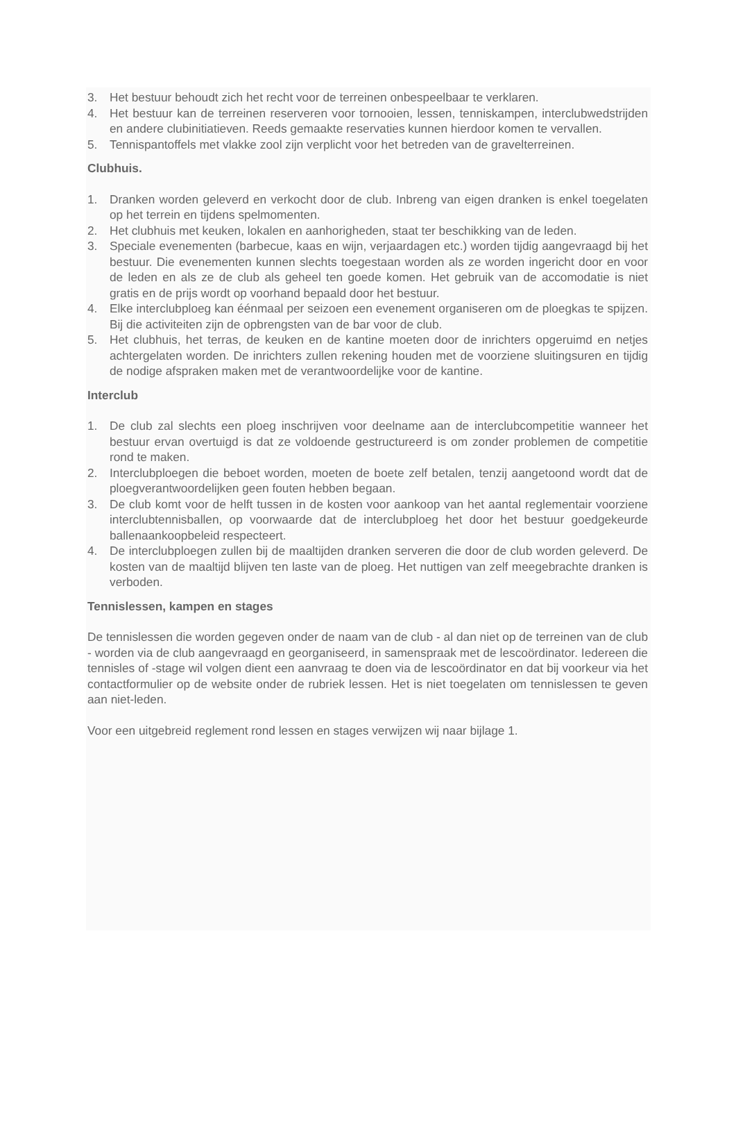3. Het bestuur behoudt zich het recht voor de terreinen onbespeelbaar te verklaren.
4. Het bestuur kan de terreinen reserveren voor tornooien, lessen, tenniskampen, interclubwedstrijden en andere clubinitiatieven. Reeds gemaakte reservaties kunnen hierdoor komen te vervallen.
5. Tennispantoffels met vlakke zool zijn verplicht voor het betreden van de gravelterreinen.
Clubhuis.
1. Dranken worden geleverd en verkocht door de club. Inbreng van eigen dranken is enkel toegelaten op het terrein en tijdens spelmomenten.
2. Het clubhuis met keuken, lokalen en aanhorigheden, staat ter beschikking van de leden.
3. Speciale evenementen (barbecue, kaas en wijn, verjaardagen etc.) worden tijdig aangevraagd bij het bestuur. Die evenementen kunnen slechts toegestaan worden als ze worden ingericht door en voor de leden en als ze de club als geheel ten goede komen. Het gebruik van de accomodatie is niet gratis en de prijs wordt op voorhand bepaald door het bestuur.
4. Elke interclubploeg kan éénmaal per seizoen een evenement organiseren om de ploegkas te spijzen. Bij die activiteiten zijn de opbrengsten van de bar voor de club.
5. Het clubhuis, het terras, de keuken en de kantine moeten door de inrichters opgeruimd en netjes achtergelaten worden. De inrichters zullen rekening houden met de voorziene sluitingsuren en tijdig de nodige afspraken maken met de verantwoordelijke voor de kantine.
Interclub
1. De club zal slechts een ploeg inschrijven voor deelname aan de interclubcompetitie wanneer het bestuur ervan overtuigd is dat ze voldoende gestructureerd is om zonder problemen de competitie rond te maken.
2. Interclubploegen die beboet worden, moeten de boete zelf betalen, tenzij aangetoond wordt dat de ploegverantwoordelijken geen fouten hebben begaan.
3. De club komt voor de helft tussen in de kosten voor aankoop van het aantal reglementair voorziene interclubtennisballen, op voorwaarde dat de interclubploeg het door het bestuur goedgekeurde ballenaankoopbeleid respecteert.
4. De interclubploegen zullen bij de maaltijden dranken serveren die door de club worden geleverd. De kosten van de maaltijd blijven ten laste van de ploeg. Het nuttigen van zelf meegebrachte dranken is verboden.
Tennislessen, kampen en stages
De tennislessen die worden gegeven onder de naam van de club - al dan niet op de terreinen van de club - worden via de club aangevraagd en georganiseerd, in samenspraak met de lescoördinator. Iedereen die tennisles of -stage wil volgen dient een aanvraag te doen via de lescoördinator en dat bij voorkeur via het contactformulier op de website onder de rubriek lessen. Het is niet toegelaten om tennislessen te geven aan niet-leden.
Voor een uitgebreid reglement rond lessen en stages verwijzen wij naar bijlage 1.